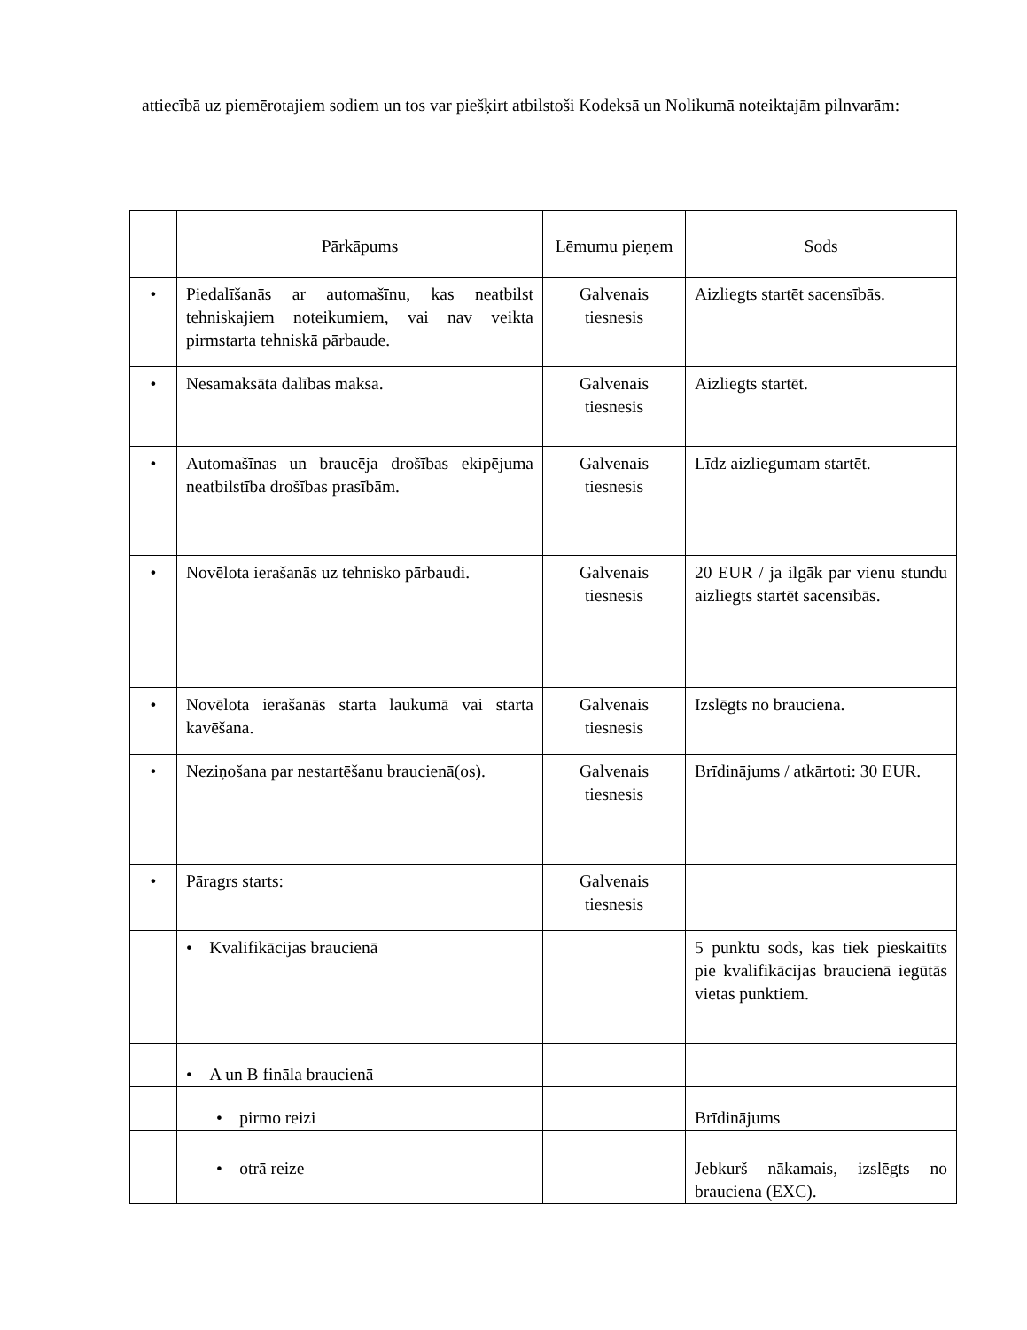attiecībā uz piemērotajiem sodiem un tos var piešķirt atbilstoši Kodeksā un Nolikumā noteiktajām pilnvarām:
| | Pārkāpums | Lēmumu pieņem | Sods |
| --- | --- | --- | --- |
| • | Piedalīšanās ar automašīnu, kas neatbilst tehniskajiem noteikumiem, vai nav veikta pirmstarta tehniskā pārbaude. | Galvenais tiesnesis | Aizliegts startēt sacensībās. |
| • | Nesamaksāta dalības maksa. | Galvenais tiesnesis | Aizliegts startēt. |
| • | Automašīnas un braucēja drošības ekipējuma neatbilstība drošības prasībām. | Galvenais tiesnesis | Līdz aizliegumam startēt. |
| • | Novēlota ierašanās uz tehnisko pārbaudi. | Galvenais tiesnesis | 20 EUR / ja ilgāk par vienu stundu aizliegts startēt sacensībās. |
| • | Novēlota ierašanās starta laukumā vai starta kavēšana. | Galvenais tiesnesis | Izslēgts no brauciena. |
| • | Neziņošana par nestartēšanu braucienā(os). | Galvenais tiesnesis | Brīdinājums / atkārtoti: 30 EUR. |
| • | Pāragrs starts: | Galvenais tiesnesis | |
| | • Kvalifikācijas braucienā | | 5 punktu sods, kas tiek pieskaitīts pie kvalifikācijas braucienā iegūtās vietas punktiem. |
| | • A un B fināla braucienā | | |
| | • pirmo reizi | | Brīdinājums |
| | • otrā reize | | Jebkurš nākamais, izslēgts no brauciena (EXC). |